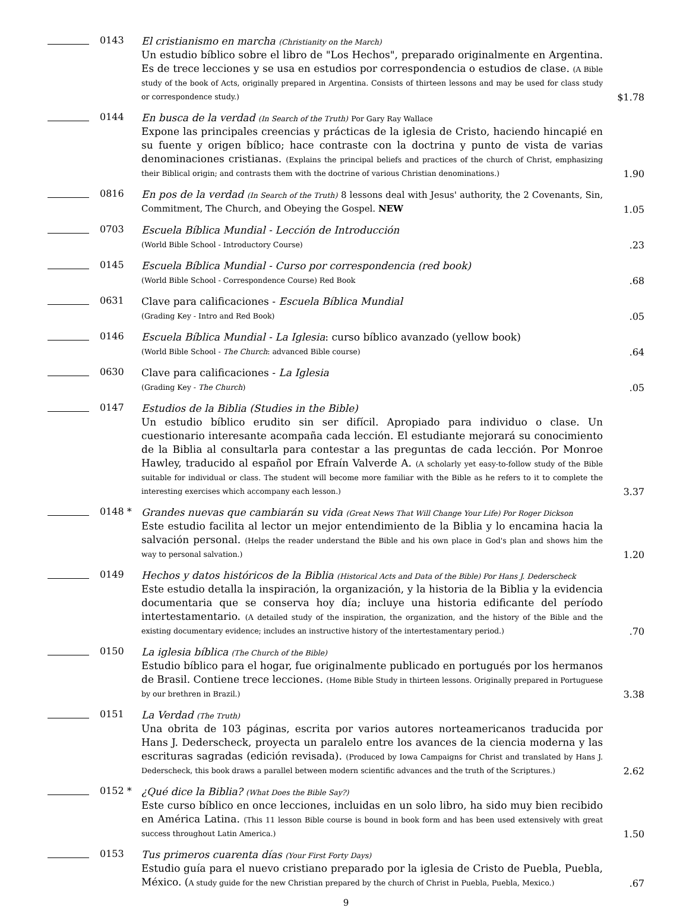0143
El cristianismo en marcha (Christianity on the March)
Un estudio bíblico sobre el libro de "Los Hechos", preparado originalmente en Argentina. Es de trece lecciones y se usa en estudios por correspondencia o estudios de clase. (A Bible study of the book of Acts, originally prepared in Argentina. Consists of thirteen lessons and may be used for class study or correspondence study.)
$1.78
0144
En busca de la verdad (In Search of the Truth) Por Gary Ray Wallace
Expone las principales creencias y prácticas de la iglesia de Cristo, haciendo hincapié en su fuente y origen bíblico; hace contraste con la doctrina y punto de vista de varias denominaciones cristianas. (Explains the principal beliefs and practices of the church of Christ, emphasizing their Biblical origin; and contrasts them with the doctrine of various Christian denominations.)
1.90
0816
En pos de la verdad (In Search of the Truth) 8 lessons deal with Jesus' authority, the 2 Covenants, Sin, Commitment, The Church, and Obeying the Gospel. NEW
1.05
0703
Escuela Bíblica Mundial - Lección de Introducción
(World Bible School - Introductory Course)
.23
0145
Escuela Bíblica Mundial - Curso por correspondencia (red book)
(World Bible School - Correspondence Course) Red Book
.68
0631
Clave para calificaciones - Escuela Bíblica Mundial
(Grading Key - Intro and Red Book)
.05
0146
Escuela Bíblica Mundial - La Iglesia: curso bíblico avanzado (yellow book)
(World Bible School - The Church: advanced Bible course)
.64
0630
Clave para calificaciones - La Iglesia
(Grading Key - The Church)
.05
0147
Estudios de la Biblia (Studies in the Bible)
Un estudio bíblico erudito sin ser difícil. Apropiado para individuo o clase. Un cuestionario interesante acompaña cada lección. El estudiante mejorará su conocimiento de la Biblia al consultarla para contestar a las preguntas de cada lección. Por Monroe Hawley, traducido al español por Efraín Valverde A. (A scholarly yet easy-to-follow study of the Bible suitable for individual or class. The student will become more familiar with the Bible as he refers to it to complete the interesting exercises which accompany each lesson.)
3.37
0148 *
Grandes nuevas que cambiarán su vida (Great News That Will Change Your Life) Por Roger Dickson
Este estudio facilita al lector un mejor entendimiento de la Biblia y lo encamina hacia la salvación personal. (Helps the reader understand the Bible and his own place in God's plan and shows him the way to personal salvation.)
1.20
0149
Hechos y datos históricos de la Biblia (Historical Acts and Data of the Bible) Por Hans J. Dederscheck
Este estudio detalla la inspiración, la organización, y la historia de la Biblia y la evidencia documentaria que se conserva hoy día; incluye una historia edificante del período intertestamentario. (A detailed study of the inspiration, the organization, and the history of the Bible and the existing documentary evidence; includes an instructive history of the intertestamentary period.)
.70
0150
La iglesia bíblica (The Church of the Bible)
Estudio bíblico para el hogar, fue originalmente publicado en portugués por los hermanos de Brasil. Contiene trece lecciones. (Home Bible Study in thirteen lessons. Originally prepared in Portuguese by our brethren in Brazil.)
3.38
0151
La Verdad (The Truth)
Una obrita de 103 páginas, escrita por varios autores norteamericanos traducida por Hans J. Dederscheck, proyecta un paralelo entre los avances de la ciencia moderna y las escrituras sagradas (edición revisada). (Produced by Iowa Campaigns for Christ and translated by Hans J. Dederscheck, this book draws a parallel between modern scientific advances and the truth of the Scriptures.)
2.62
0152 *
¿Qué dice la Biblia? (What Does the Bible Say?)
Este curso bíblico en once lecciones, incluidas en un solo libro, ha sido muy bien recibido en América Latina. (This 11 lesson Bible course is bound in book form and has been used extensively with great success throughout Latin America.)
1.50
0153
Tus primeros cuarenta días (Your First Forty Days)
Estudio guía para el nuevo cristiano preparado por la iglesia de Cristo de Puebla, Puebla, México. (A study guide for the new Christian prepared by the church of Christ in Puebla, Puebla, Mexico.)
.67
9